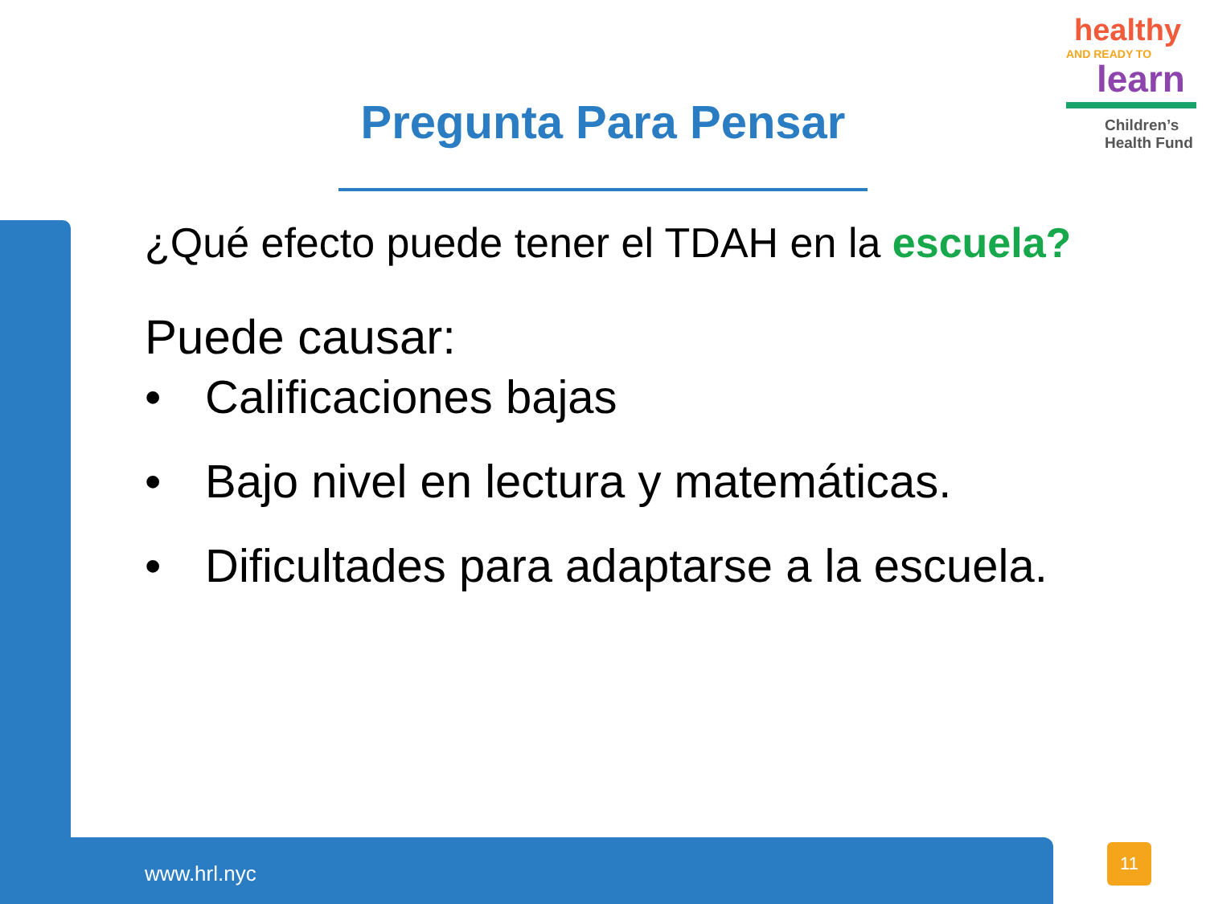healthy
AND READY TO
learn
Children’s
Health Fund
Pregunta Para Pensar
¿Qué efecto puede tener el TDAH en la escuela?
Puede causar:
• Calificaciones bajas
• Bajo nivel en lectura y matemáticas.
• Dificultades para adaptarse a la escuela.
www.hrl.nyc
11